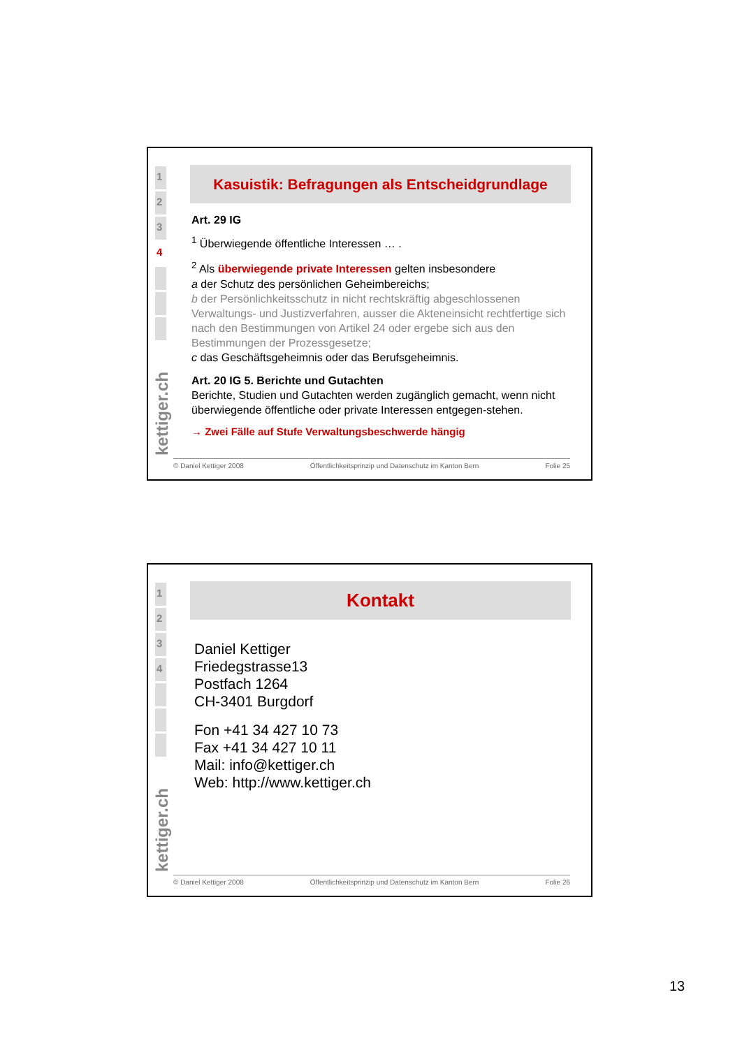1
2
3
4
kettiger.ch
Kasuistik: Befragungen als Entscheidgrundlage
Art. 29 IG
<sup>1</sup> Überwiegende öffentliche Interessen … .
<sup>2</sup> Als überwiegende private Interessen gelten insbesondere
a der Schutz des persönlichen Geheimbereichs;
b der Persönlichkeitsschutz in nicht rechtskräftig abgeschlossenen Verwaltungs- und Justizverfahren, ausser die Akteneinsicht rechtfertige sich nach den Bestimmungen von Artikel 24 oder ergebe sich aus den Bestimmungen der Prozessgesetze;
c das Geschäftsgeheimnis oder das Berufsgeheimnis.
Art. 20 IG 5. Berichte und Gutachten
Berichte, Studien und Gutachten werden zugänglich gemacht, wenn nicht überwiegende öffentliche oder private Interessen entgegen-stehen.
→ Zwei Fälle auf Stufe Verwaltungsbeschwerde hängig
© Daniel Kettiger 2008 Öffentlichkeitsprinzip und Datenschutz im Kanton Bern Folie 25
1
2
3
4
kettiger.ch
Kontakt
Daniel Kettiger
Friedegstrasse13
Postfach 1264
CH-3401 Burgdorf
Fon +41 34 427 10 73
Fax +41 34 427 10 11
Mail: info@kettiger.ch
Web: http://www.kettiger.ch
© Daniel Kettiger 2008 Öffentlichkeitsprinzip und Datenschutz im Kanton Bern Folie 26
13